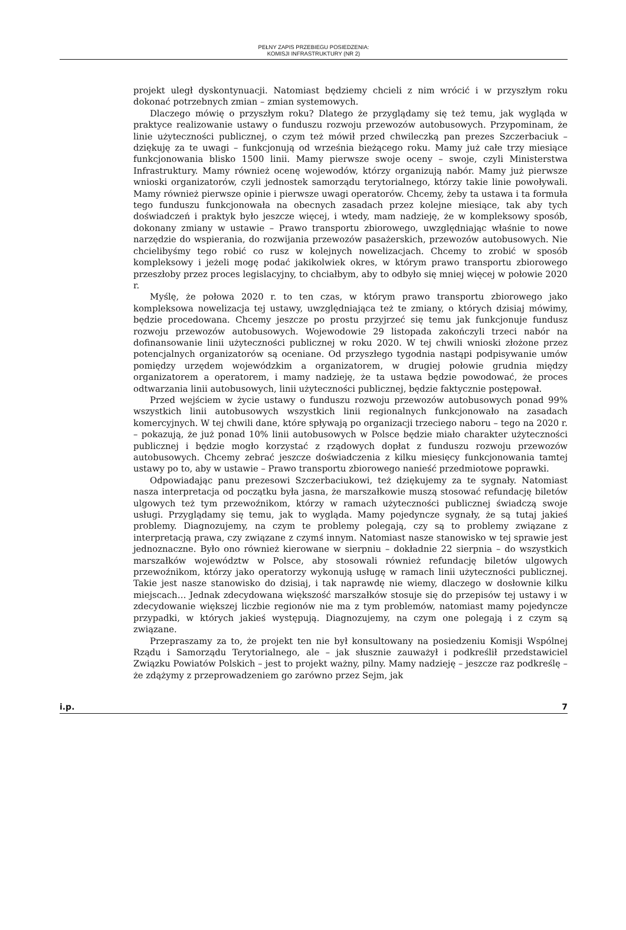PEŁNY ZAPIS PRZEBIEGU POSIEDZENIA:
KOMISJI INFRASTRUKTURY (NR 2)
projekt uległ dyskontynuacji. Natomiast będziemy chcieli z nim wrócić i w przyszłym roku dokonać potrzebnych zmian – zmian systemowych.
Dlaczego mówię o przyszłym roku? Dlatego że przyglądamy się też temu, jak wygląda w praktyce realizowanie ustawy o funduszu rozwoju przewozów autobusowych. Przypominam, że linie użyteczności publicznej, o czym też mówił przed chwileczką pan prezes Szczerbaciuk – dziękuję za te uwagi – funkcjonują od września bieżącego roku. Mamy już całe trzy miesiące funkcjonowania blisko 1500 linii. Mamy pierwsze swoje oceny – swoje, czyli Ministerstwa Infrastruktury. Mamy również ocenę wojewodów, którzy organizują nabór. Mamy już pierwsze wnioski organizatorów, czyli jednostek samorządu terytorialnego, którzy takie linie powoływali. Mamy również pierwsze opinie i pierwsze uwagi operatorów. Chcemy, żeby ta ustawa i ta formuła tego funduszu funkcjonowała na obecnych zasadach przez kolejne miesiące, tak aby tych doświadczeń i praktyk było jeszcze więcej, i wtedy, mam nadzieję, że w kompleksowy sposób, dokonany zmiany w ustawie – Prawo transportu zbiorowego, uwzględniając właśnie to nowe narzędzie do wspierania, do rozwijania przewozów pasażerskich, przewozów autobusowych. Nie chcielibyśmy tego robić co rusz w kolejnych nowelizacjach. Chcemy to zrobić w sposób kompleksowy i jeżeli mogę podać jakikolwiek okres, w którym prawo transportu zbiorowego przeszłoby przez proces legislacyjny, to chciałbym, aby to odbyło się mniej więcej w połowie 2020 r.
Myślę, że połowa 2020 r. to ten czas, w którym prawo transportu zbiorowego jako kompleksowa nowelizacja tej ustawy, uwzględniająca też te zmiany, o których dzisiaj mówimy, będzie procedowana. Chcemy jeszcze po prostu przyjrzeć się temu jak funkcjonuje fundusz rozwoju przewozów autobusowych. Wojewodowie 29 listopada zakończyli trzeci nabór na dofinansowanie linii użyteczności publicznej w roku 2020. W tej chwili wnioski złożone przez potencjalnych organizatorów są oceniane. Od przyszłego tygodnia nastąpi podpisywanie umów pomiędzy urzędem wojewódzkim a organizatorem, w drugiej połowie grudnia między organizatorem a operatorem, i mamy nadzieję, że ta ustawa będzie powodować, że proces odtwarzania linii autobusowych, linii użyteczności publicznej, będzie faktycznie postępował.
Przed wejściem w życie ustawy o funduszu rozwoju przewozów autobusowych ponad 99% wszystkich linii autobusowych wszystkich linii regionalnych funkcjonowało na zasadach komercyjnych. W tej chwili dane, które spływają po organizacji trzeciego naboru – tego na 2020 r. – pokazują, że już ponad 10% linii autobusowych w Polsce będzie miało charakter użyteczności publicznej i będzie mogło korzystać z rządowych dopłat z funduszu rozwoju przewozów autobusowych. Chcemy zebrać jeszcze doświadczenia z kilku miesięcy funkcjonowania tamtej ustawy po to, aby w ustawie – Prawo transportu zbiorowego nanieść przedmiotowe poprawki.
Odpowiadając panu prezesowi Szczerbaciukowi, też dziękujemy za te sygnały. Natomiast nasza interpretacja od początku była jasna, że marszałkowie muszą stosować refundację biletów ulgowych też tym przewoźnikom, którzy w ramach użyteczności publicznej świadczą swoje usługi. Przyglądamy się temu, jak to wygląda. Mamy pojedyncze sygnały, że są tutaj jakieś problemy. Diagnozujemy, na czym te problemy polegają, czy są to problemy związane z interpretacją prawa, czy związane z czymś innym. Natomiast nasze stanowisko w tej sprawie jest jednoznaczne. Było ono również kierowane w sierpniu – dokładnie 22 sierpnia – do wszystkich marszałków województw w Polsce, aby stosowali również refundację biletów ulgowych przewoźnikom, którzy jako operatorzy wykonują usługę w ramach linii użyteczności publicznej. Takie jest nasze stanowisko do dzisiaj, i tak naprawdę nie wiemy, dlaczego w dosłownie kilku miejscach… Jednak zdecydowana większość marszałków stosuje się do przepisów tej ustawy i w zdecydowanie większej liczbie regionów nie ma z tym problemów, natomiast mamy pojedyncze przypadki, w których jakieś występują. Diagnozujemy, na czym one polegają i z czym są związane.
Przepraszamy za to, że projekt ten nie był konsultowany na posiedzeniu Komisji Wspólnej Rządu i Samorządu Terytorialnego, ale – jak słusznie zauważył i podkreślił przedstawiciel Związku Powiatów Polskich – jest to projekt ważny, pilny. Mamy nadzieję – jeszcze raz podkreślę – że zdążymy z przeprowadzeniem go zarówno przez Sejm, jak
i.p. 7